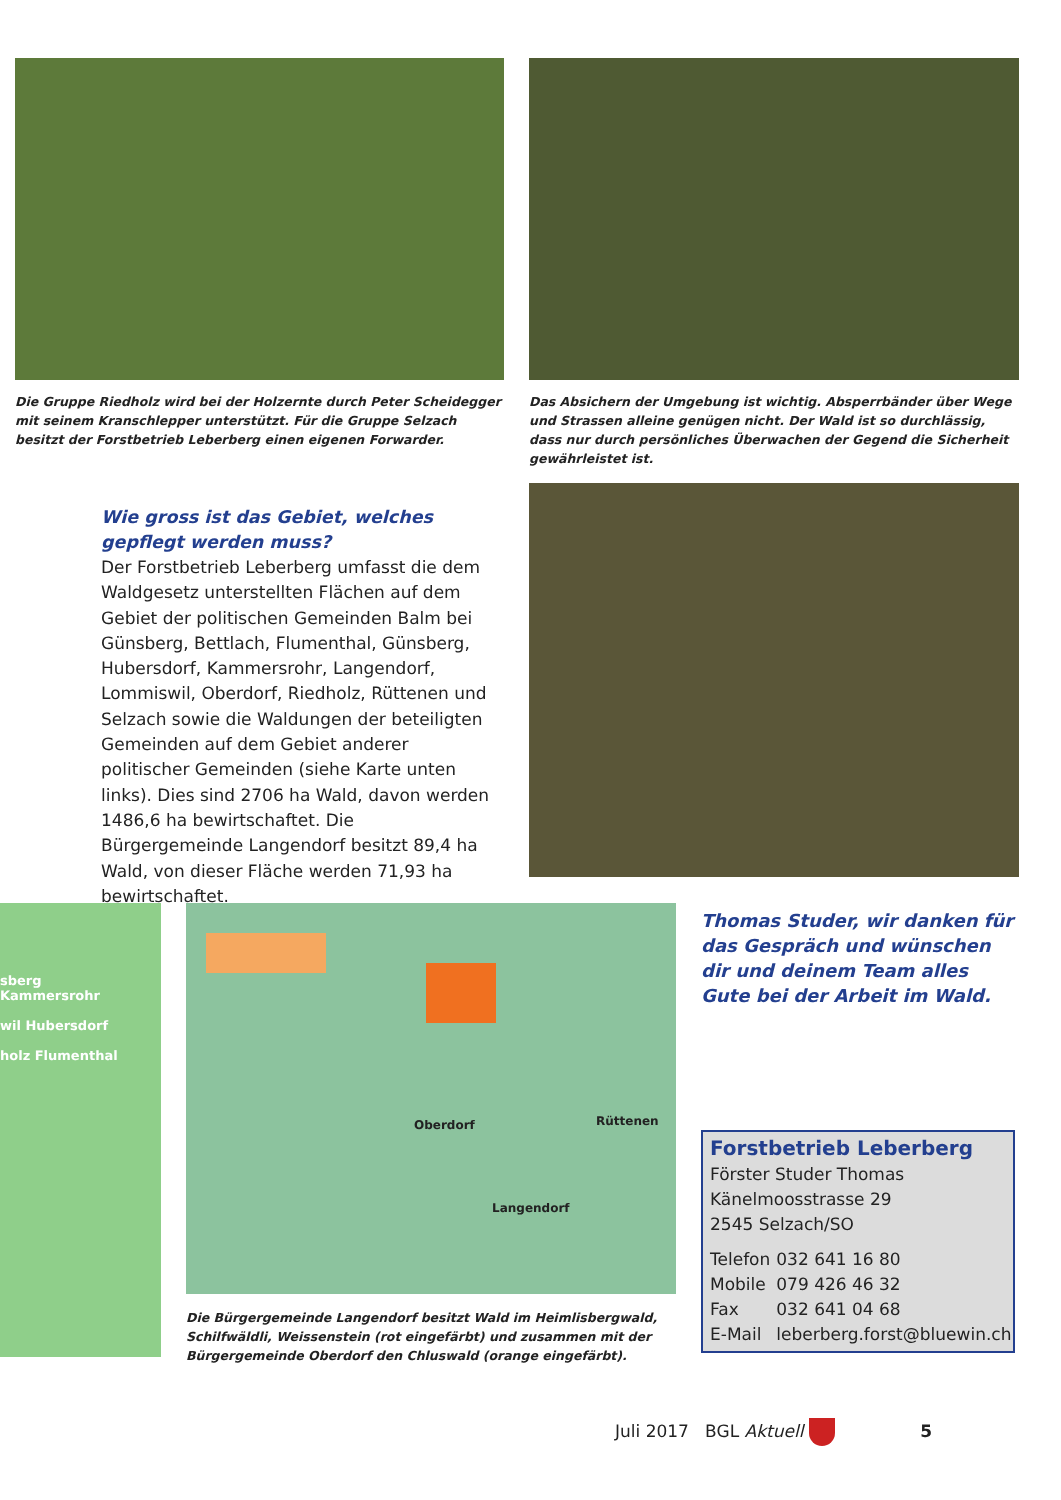Die Gruppe Riedholz wird bei der Holzernte durch Peter Scheidegger mit seinem Kranschlepper unterstützt. Für die Gruppe Selzach besitzt der Forstbetrieb Leberberg einen eigenen Forwarder.
Das Absichern der Umgebung ist wichtig. Absperrbänder über Wege und Strassen alleine genügen nicht. Der Wald ist so durchlässig, dass nur durch persönliches Überwachen der Gegend die Sicherheit gewährleistet ist.
Wie gross ist das Gebiet, welches gepflegt werden muss?
Der Forstbetrieb Leberberg umfasst die dem Waldgesetz unterstellten Flächen auf dem Gebiet der politischen Gemeinden Balm bei Günsberg, Bettlach, Flumenthal, Günsberg, Hubersdorf, Kammersrohr, Langendorf, Lommiswil, Oberdorf, Riedholz, Rüttenen und Selzach sowie die Waldungen der beteiligten Gemeinden auf dem Gebiet anderer politischer Gemeinden (siehe Karte unten links). Dies sind 2706 ha Wald, davon werden 1486,6 ha bewirtschaftet. Die Bürgergemeinde Langendorf besitzt 89,4 ha Wald, von dieser Fläche werden 71,93 ha bewirtschaftet.
sberg
Kammersrohr
wil Hubersdorf
holz Flumenthal
Oberdorf Rüttenen
Langendorf
Die Bürgergemeinde Langendorf besitzt Wald im Heimlisbergwald, Schilfwäldli, Weissenstein (rot eingefärbt) und zusammen mit der Bürgergemeinde Oberdorf den Chluswald (orange eingefärbt).
Thomas Studer, wir danken für das Gespräch und wünschen dir und deinem Team alles Gute bei der Arbeit im Wald.
Forstbetrieb Leberberg
Förster Studer Thomas
Känelmoosstrasse 29
2545 Selzach/SO
| Telefon | 032 641 16 80 |
| Mobile | 079 426 46 32 |
| Fax | 032 641 04 68 |
| E-Mail | leberberg.forst@bluewin.ch |
Juli 2017 BGL Aktuell 5